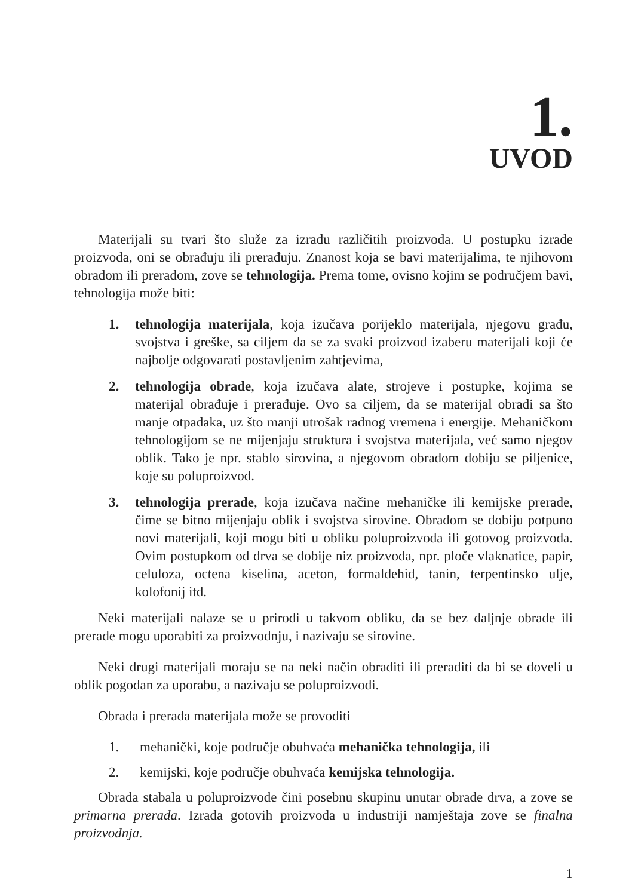1.
UVOD
Materijali su tvari što služe za izradu različitih proizvoda. U postupku izrade proizvoda, oni se obrađuju ili prerađuju. Znanost koja se bavi materijalima, te njihovom obradom ili preradom, zove se tehnologija. Prema tome, ovisno kojim se područjem bavi, tehnologija može biti:
1. tehnologija materijala, koja izučava porijeklo materijala, njegovu građu, svojstva i greške, sa ciljem da se za svaki proizvod izaberu materijali koji će najbolje odgovarati postavljenim zahtjevima,
2. tehnologija obrade, koja izučava alate, strojeve i postupke, kojima se materijal obrađuje i prerađuje. Ovo sa ciljem, da se materijal obradi sa što manje otpadaka, uz što manji utrošak radnog vremena i energije. Mehaničkom tehnologijom se ne mijenjaju struktura i svojstva materijala, već samo njegov oblik. Tako je npr. stablo sirovina, a njegovom obradom dobiju se piljenice, koje su poluproizvod.
3. tehnologija prerade, koja izučava načine mehaničke ili kemijske prerade, čime se bitno mijenjaju oblik i svojstva sirovine. Obradom se dobiju potpuno novi materijali, koji mogu biti u obliku poluproizvoda ili gotovog proizvoda. Ovim postupkom od drva se dobije niz proizvoda, npr. ploče vlaknatice, papir, celuloza, octena kiselina, aceton, formaldehid, tanin, terpentinsko ulje, kolofonij itd.
Neki materijali nalaze se u prirodi u takvom obliku, da se bez daljnje obrade ili prerade mogu uporabiti za proizvodnju, i nazivaju se sirovine.
Neki drugi materijali moraju se na neki način obraditi ili preraditi da bi se doveli u oblik pogodan za uporabu, a nazivaju se poluproizvodi.
Obrada i prerada materijala može se provoditi
1. mehanički, koje područje obuhvaća mehanička tehnologija, ili
2. kemijski, koje područje obuhvaća kemijska tehnologija.
Obrada stabala u poluproizvode čini posebnu skupinu unutar obrade drva, a zove se primarna prerada. Izrada gotovih proizvoda u industriji namještaja zove se finalna proizvodnja.
1